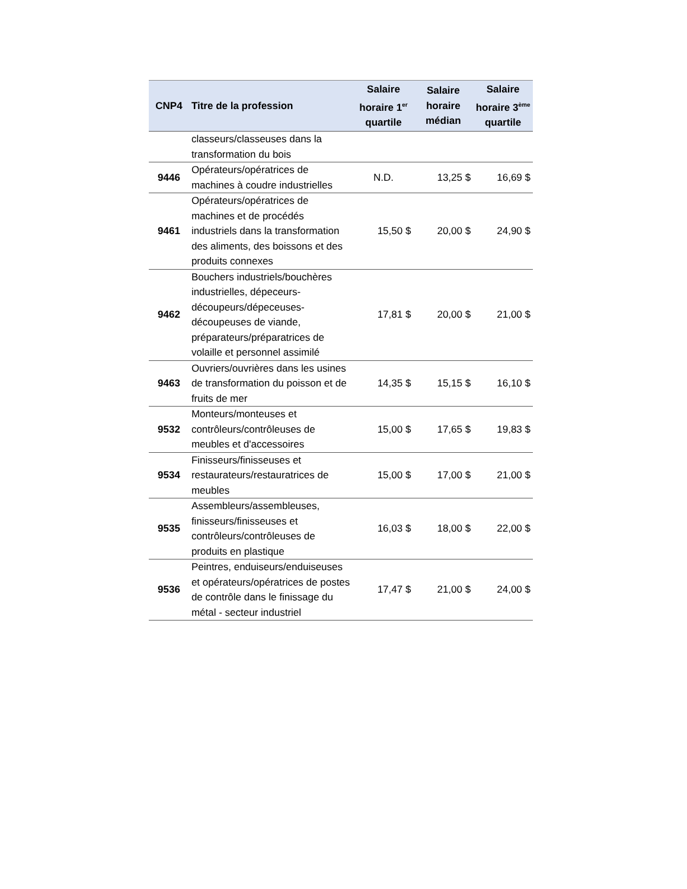| CNP4 | Titre de la profession | Salaire horaire 1<sup>er</sup> quartile | Salaire horaire médian | Salaire horaire 3<sup>ème</sup> quartile |
| --- | --- | --- | --- | --- |
| | classeurs/classeuses dans la transformation du bois | | | |
| 9446 | Opérateurs/opératrices de machines à coudre industrielles | N.D. | 13,25 $ | 16,69 $ |
| 9461 | Opérateurs/opératrices de machines et de procédés industriels dans la transformation des aliments, des boissons et des produits connexes | 15,50 $ | 20,00 $ | 24,90 $ |
| 9462 | Bouchers industriels/bouchères industrielles, dépeceurs-découpeurs/dépeceuses-découpeuses de viande, préparateurs/préparatrices de volaille et personnel assimilé | 17,81 $ | 20,00 $ | 21,00 $ |
| 9463 | Ouvriers/ouvrières dans les usines de transformation du poisson et de fruits de mer | 14,35 $ | 15,15 $ | 16,10 $ |
| 9532 | Monteurs/monteuses et contrôleurs/contrôleuses de meubles et d'accessoires | 15,00 $ | 17,65 $ | 19,83 $ |
| 9534 | Finisseurs/finisseuses et restaurateurs/restauratrices de meubles | 15,00 $ | 17,00 $ | 21,00 $ |
| 9535 | Assembleurs/assembleuses, finisseurs/finisseuses et contrôleurs/contrôleuses de produits en plastique | 16,03 $ | 18,00 $ | 22,00 $ |
| 9536 | Peintres, enduiseurs/enduiseuses et opérateurs/opératrices de postes de contrôle dans le finissage du métal - secteur industriel | 17,47 $ | 21,00 $ | 24,00 $ |